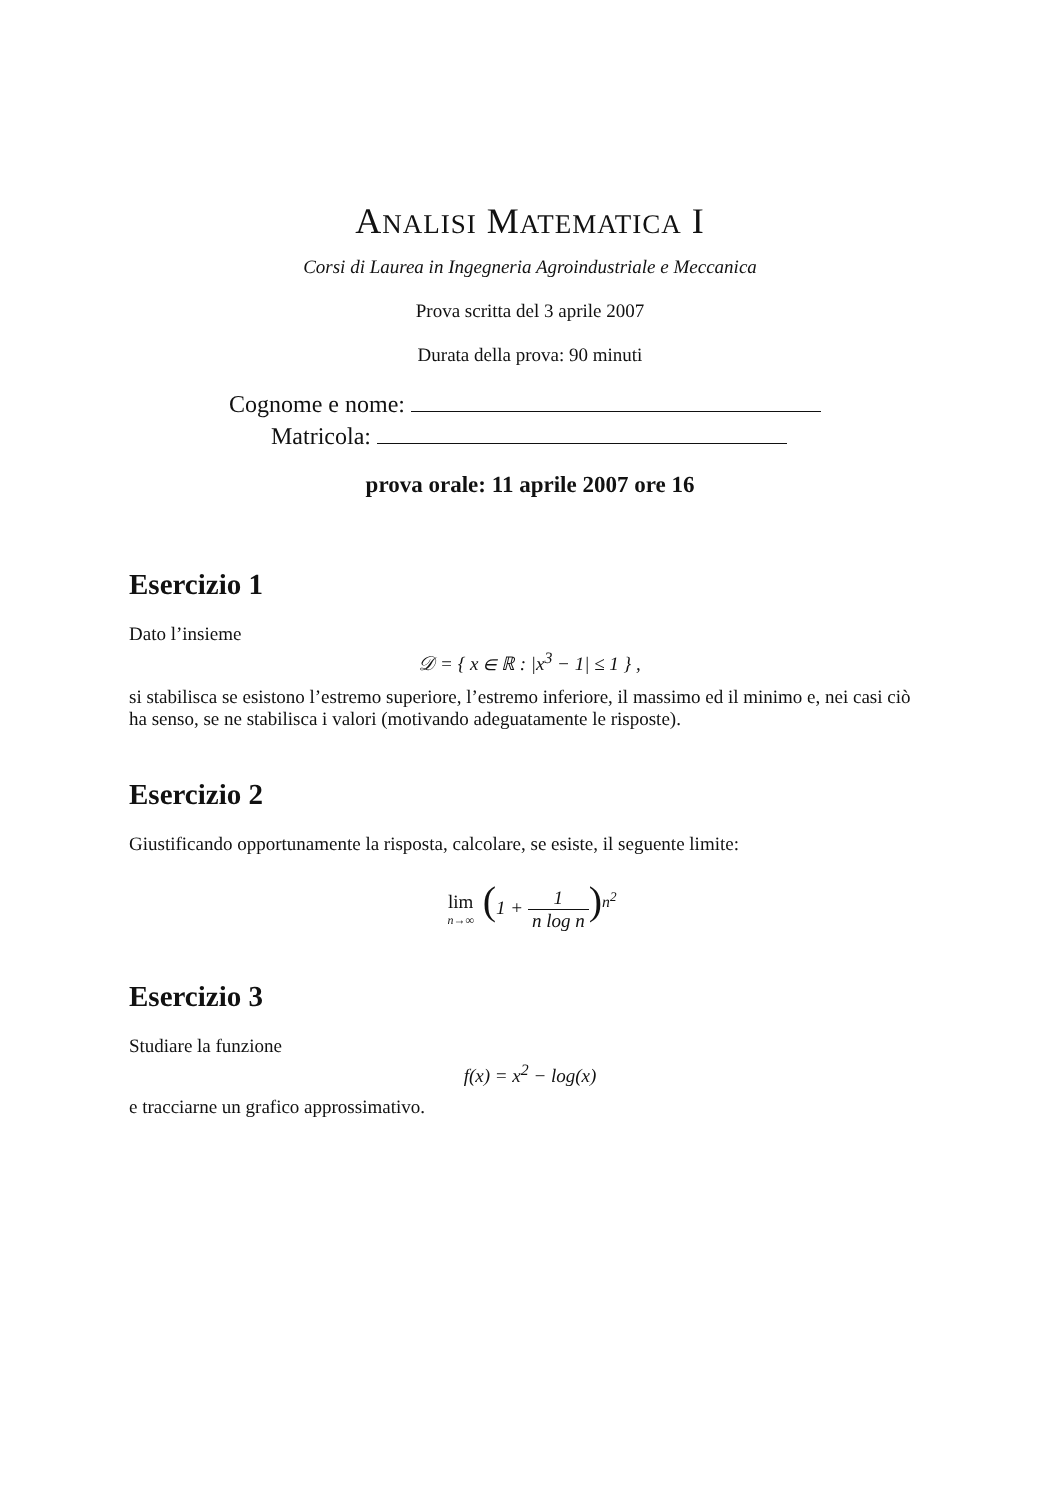ANALISI MATEMATICA I
Corsi di Laurea in Ingegneria Agroindustriale e Meccanica
Prova scritta del 3 aprile 2007
Durata della prova: 90 minuti
Cognome e nome:
Matricola:
prova orale: 11 aprile 2007 ore 16
Esercizio 1
Dato l’insieme
𝒟 = { x ∈ ℝ : |x<sup>3</sup> − 1| ≤ 1 } ,
si stabilisca se esistono l’estremo superiore, l’estremo inferiore, il massimo ed il minimo e, nei casi ciò ha senso, se ne stabilisca i valori (motivando adeguatamente le risposte).
Esercizio 2
Giustificando opportunamente la risposta, calcolare, se esiste, il seguente limite:
lim n→∞ (1 + 1 n log n)<sup>n<sup>2</sup></sup>
Esercizio 3
Studiare la funzione
f(x) = x<sup>2</sup> − log(x)
e tracciarne un grafico approssimativo.